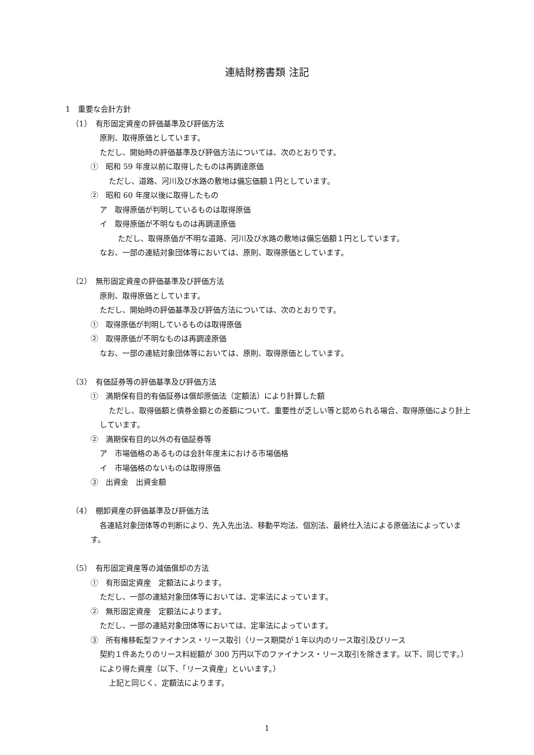連結財務書類 注記
1　重要な会計方針
（1）　有形固定資産の評価基準及び評価方法
原則、取得原価としています。
ただし、開始時の評価基準及び評価方法については、次のとおりです。
①　昭和 59 年度以前に取得したものは再調達原価
ただし、道路、河川及び水路の敷地は備忘価額１円としています。
②　昭和 60 年度以後に取得したもの
ア　取得原価が判明しているものは取得原価
イ　取得原価が不明なものは再調達原価
ただし、取得原価が不明な道路、河川及び水路の敷地は備忘価額１円としています。
なお、一部の連結対象団体等においては、原則、取得原価としています。
（2）　無形固定資産の評価基準及び評価方法
原則、取得原価としています。
ただし、開始時の評価基準及び評価方法については、次のとおりです。
①　取得原価が判明しているものは取得原価
②　取得原価が不明なものは再調達原価
なお、一部の連結対象団体等においては、原則、取得原価としています。
（3）　有価証券等の評価基準及び評価方法
①　満期保有目的有価証券は償却原価法（定額法）により計算した額
ただし、取得価額と債券金額との差額について、重要性が乏しい等と認められる場合、取得原価により計上しています。
②　満期保有目的以外の有価証券等
ア　市場価格のあるものは会計年度末における市場価格
イ　市場価格のないものは取得原価
③　出資金　出資金額
（4）　棚卸資産の評価基準及び評価方法
各連結対象団体等の判断により、先入先出法、移動平均法、個別法、最終仕入法による原価法によっています。
（5）　有形固定資産等の減価償却の方法
①　有形固定資産　定額法によります。
ただし、一部の連結対象団体等においては、定率法によっています。
②　無形固定資産　定額法によります。
ただし、一部の連結対象団体等においては、定率法によっています。
③　所有権移転型ファイナンス・リース取引（リース期間が１年以内のリース取引及びリース
契約１件あたりのリース料総額が 300 万円以下のファイナンス・リース取引を除きます。以下、同じです。）により得た資産（以下、「リース資産」といいます。）
上記と同じく、定額法によります。
1